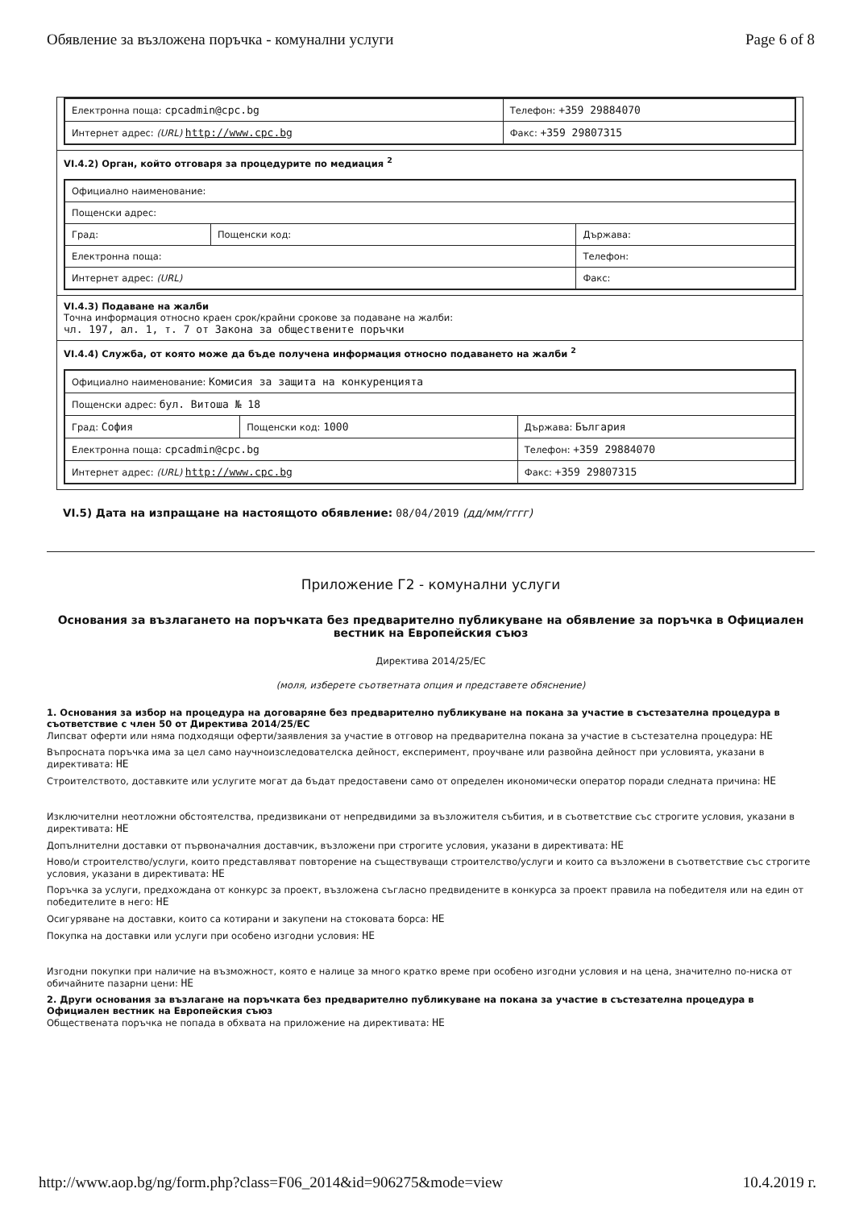Обявление за възложена поръчка - комунални услуги Page 6 of 8
| Електронна поща: cpcadmin@cpc.bg | Телефон: +359 29884070 |
| Интернет адрес: (URL) http://www.cpc.bg | Факс: +359 29807315 |
VI.4.2) Орган, който отговаря за процедурите по медиация <sup>2</sup>
| Официално наименование: | | |
| Пощенски адрес: | | |
| Град: | Пощенски код: | Държава: |
| Електронна поща: | | Телефон: |
| Интернет адрес: (URL) | | Факс: |
VI.4.3) Подаване на жалби
Точна информация относно краен срок/крайни срокове за подаване на жалби:
чл. 197, ал. 1, т. 7 от Закона за обществените поръчки
VI.4.4) Служба, от която може да бъде получена информация относно подаването на жалби <sup>2</sup>
| Официално наименование: Комисия за защита на конкуренцията | | |
| Пощенски адрес: бул. Витоша № 18 | | |
| Град: София | Пощенски код: 1000 | Държава: България |
| Електронна поща: cpcadmin@cpc.bg | | Телефон: +359 29884070 |
| Интернет адрес: (URL) http://www.cpc.bg | | Факс: +359 29807315 |
VI.5) Дата на изпращане на настоящото обявление: 08/04/2019 (дд/мм/гггг)
Приложение Г2 - комунални услуги
Основания за възлагането на поръчката без предварително публикуване на обявление за поръчка в Официален вестник на Европейския съюз
Директива 2014/25/ЕС
(моля, изберете съответната опция и представете обяснение)
1. Основания за избор на процедура на договаряне без предварително публикуване на покана за участие в състезателна процедура в съответствие с член 50 от Директива 2014/25/ЕС
Липсват оферти или няма подходящи оферти/заявления за участие в отговор на предварителна покана за участие в състезателна процедура: НЕ
Въпросната поръчка има за цел само научноизследователска дейност, експеримент, проучване или развойна дейност при условията, указани в директивата: НЕ
Строителството, доставките или услугите могат да бъдат предоставени само от определен икономически оператор поради следната причина: НЕ
Изключителни неотложни обстоятелства, предизвикани от непредвидими за възложителя събития, и в съответствие със строгите условия, указани в директивата: НЕ
Допълнителни доставки от първоначалния доставчик, възложени при строгите условия, указани в директивата: НЕ
Ново/и строителство/услуги, които представляват повторение на съществуващи строителство/услуги и които са възложени в съответствие със строгите условия, указани в директивата: НЕ
Поръчка за услуги, предхождана от конкурс за проект, възложена съгласно предвидените в конкурса за проект правила на победителя или на един от победителите в него: НЕ
Осигуряване на доставки, които са котирани и закупени на стоковата борса: НЕ
Покупка на доставки или услуги при особено изгодни условия: НЕ
Изгодни покупки при наличие на възможност, която е налице за много кратко време при особено изгодни условия и на цена, значително по-ниска от обичайните пазарни цени: НЕ
2. Други основания за възлагане на поръчката без предварително публикуване на покана за участие в състезателна процедура в Официален вестник на Европейския съюз
Обществената поръчка не попада в обхвата на приложение на директивата: НЕ
http://www.aop.bg/ng/form.php?class=F06_2014&id=906275&mode=view 10.4.2019 г.